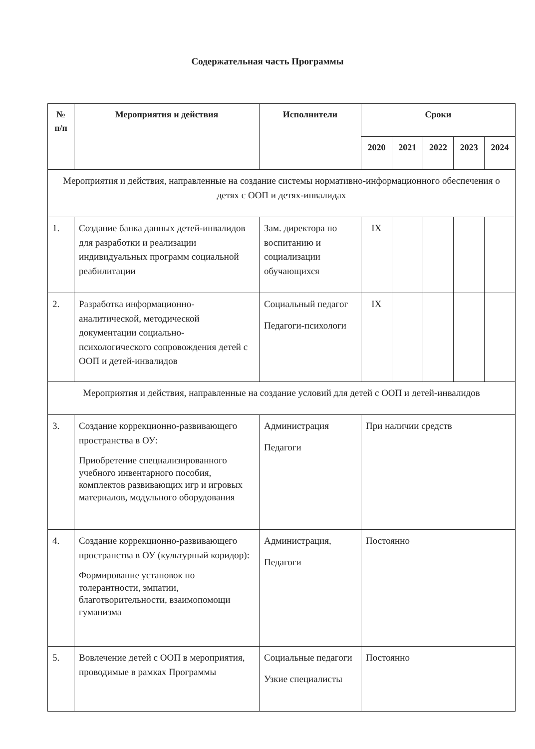Содержательная часть Программы
| № п/п | Мероприятия и действия | Исполнители | Сроки | | | | |
| --- | --- | --- | --- | --- | --- | --- | --- |
| | | | 2020 | 2021 | 2022 | 2023 | 2024 |
| Мероприятия и действия, направленные на создание системы нормативно-информационного обеспечения о детях с ООП и детях-инвалидах | | | | | | | |
| 1. | Создание банка данных детей-инвалидов для разработки и реализации индивидуальных программ социальной реабилитации | Зам. директора по воспитанию и социализации обучающихся | IX | | | | |
| 2. | Разработка информационно-аналитической, методической документации социально-психологического сопровождения детей с ООП и детей-инвалидов | Социальный педагог Педагоги-психологи | IX | | | | |
| Мероприятия и действия, направленные на создание условий для детей с ООП и детей-инвалидов | | | | | | | |
| 3. | Создание коррекционно-развивающего пространства в ОУ: Приобретение специализированного учебного инвентарного пособия, комплектов развивающих игр и игровых материалов, модульного оборудования | Администрация Педагоги | При наличии средств | | | | |
| 4. | Создание коррекционно-развивающего пространства в ОУ (культурный коридор): Формирование установок по толерантности, эмпатии, благотворительности, взаимопомощи гуманизма | Администрация, Педагоги | Постоянно | | | | |
| 5. | Вовлечение детей с ООП в мероприятия, проводимые в рамках Программы | Социальные педагоги Узкие специалисты | Постоянно | | | | |